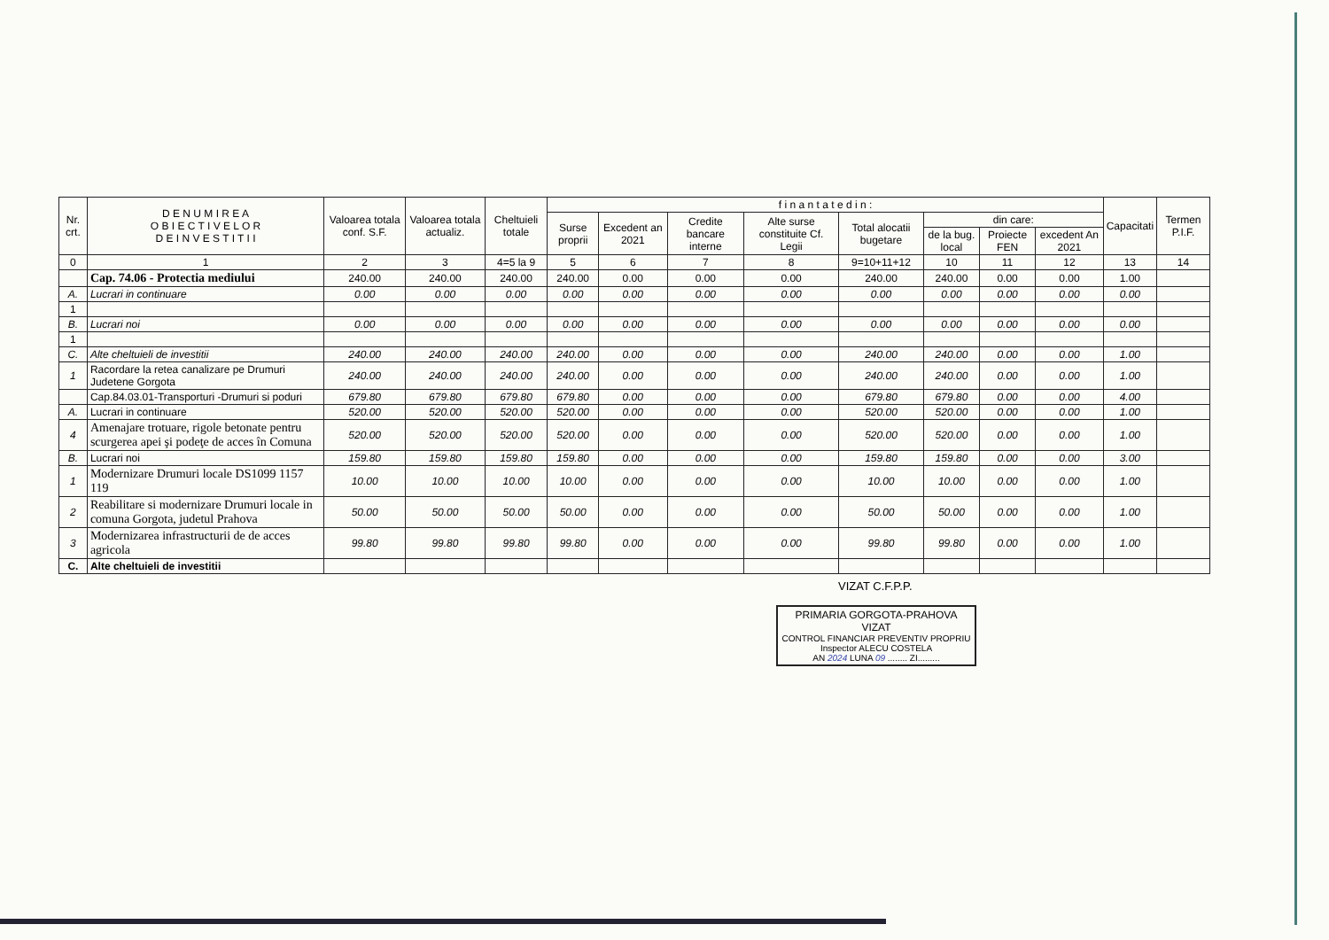| Nr. crt. | D E N U M I R E A O B I E C T I V E L O R D E I N V E S T I T I I | Valoarea totala conf. S.F. | Valoarea totala actualiz. | Cheltuieli totale | f i n a n t a t e d i n : | | | | | | | | Capacitati | Termen P.I.F. |
| --- | --- | --- | --- | --- | --- | --- | --- | --- | --- | --- | --- | --- | --- | --- |
| | | | | | Surse proprii | Excedent an 2021 | Credite bancare interne | Alte surse constituite Cf. Legii | Total alocatii bugetare | din care: | | | | |
| | | | | | | | | | | de la bug. local | Proiecte FEN | excedent An 2021 | | |
| 0 | 1 | 2 | 3 | 4=5 la 9 | 5 | 6 | 7 | 8 | 9=10+11+12 | 10 | 11 | 12 | 13 | 14 |
| | Cap. 74.06 - Protectia mediului | 240.00 | 240.00 | 240.00 | 240.00 | 0.00 | 0.00 | 0.00 | 240.00 | 240.00 | 0.00 | 0.00 | 1.00 | |
| A. | Lucrari in continuare | 0.00 | 0.00 | 0.00 | 0.00 | 0.00 | 0.00 | 0.00 | 0.00 | 0.00 | 0.00 | 0.00 | 0.00 | |
| 1 | | | | | | | | | | | | | | |
| B. | Lucrari noi | 0.00 | 0.00 | 0.00 | 0.00 | 0.00 | 0.00 | 0.00 | 0.00 | 0.00 | 0.00 | 0.00 | 0.00 | |
| 1 | | | | | | | | | | | | | | |
| C. | Alte cheltuieli de investitii | 240.00 | 240.00 | 240.00 | 240.00 | 0.00 | 0.00 | 0.00 | 240.00 | 240.00 | 0.00 | 0.00 | 1.00 | |
| 1 | Racordare la retea canalizare pe Drumuri Judetene Gorgota | 240.00 | 240.00 | 240.00 | 240.00 | 0.00 | 0.00 | 0.00 | 240.00 | 240.00 | 0.00 | 0.00 | 1.00 | |
| | Cap.84.03.01-Transporturi -Drumuri si poduri | 679.80 | 679.80 | 679.80 | 679.80 | 0.00 | 0.00 | 0.00 | 679.80 | 679.80 | 0.00 | 0.00 | 4.00 | |
| A. | Lucrari in continuare | 520.00 | 520.00 | 520.00 | 520.00 | 0.00 | 0.00 | 0.00 | 520.00 | 520.00 | 0.00 | 0.00 | 1.00 | |
| 4 | Amenajare trotuare, rigole betonate pentru scurgerea apei şi podeţe de acces în Comuna | 520.00 | 520.00 | 520.00 | 520.00 | 0.00 | 0.00 | 0.00 | 520.00 | 520.00 | 0.00 | 0.00 | 1.00 | |
| B. | Lucrari noi | 159.80 | 159.80 | 159.80 | 159.80 | 0.00 | 0.00 | 0.00 | 159.80 | 159.80 | 0.00 | 0.00 | 3.00 | |
| 1 | Modernizare Drumuri locale DS1099 1157 119 | 10.00 | 10.00 | 10.00 | 10.00 | 0.00 | 0.00 | 0.00 | 10.00 | 10.00 | 0.00 | 0.00 | 1.00 | |
| 2 | Reabilitare si modernizare Drumuri locale in comuna Gorgota, judetul Prahova | 50.00 | 50.00 | 50.00 | 50.00 | 0.00 | 0.00 | 0.00 | 50.00 | 50.00 | 0.00 | 0.00 | 1.00 | |
| 3 | Modernizarea infrastructurii de de acces agricola | 99.80 | 99.80 | 99.80 | 99.80 | 0.00 | 0.00 | 0.00 | 99.80 | 99.80 | 0.00 | 0.00 | 1.00 | |
| C. | Alte cheltuieli de investitii | | | | | | | | | | | | | |
VIZAT C.F.P.P.
PRIMARIA GORGOTA-PRAHOVA
VIZAT
CONTROL FINANCIAR PREVENTIV PROPRIU
Inspector ALECU COSTELA
AN 2024 LUNA 09 ........ ZI.........